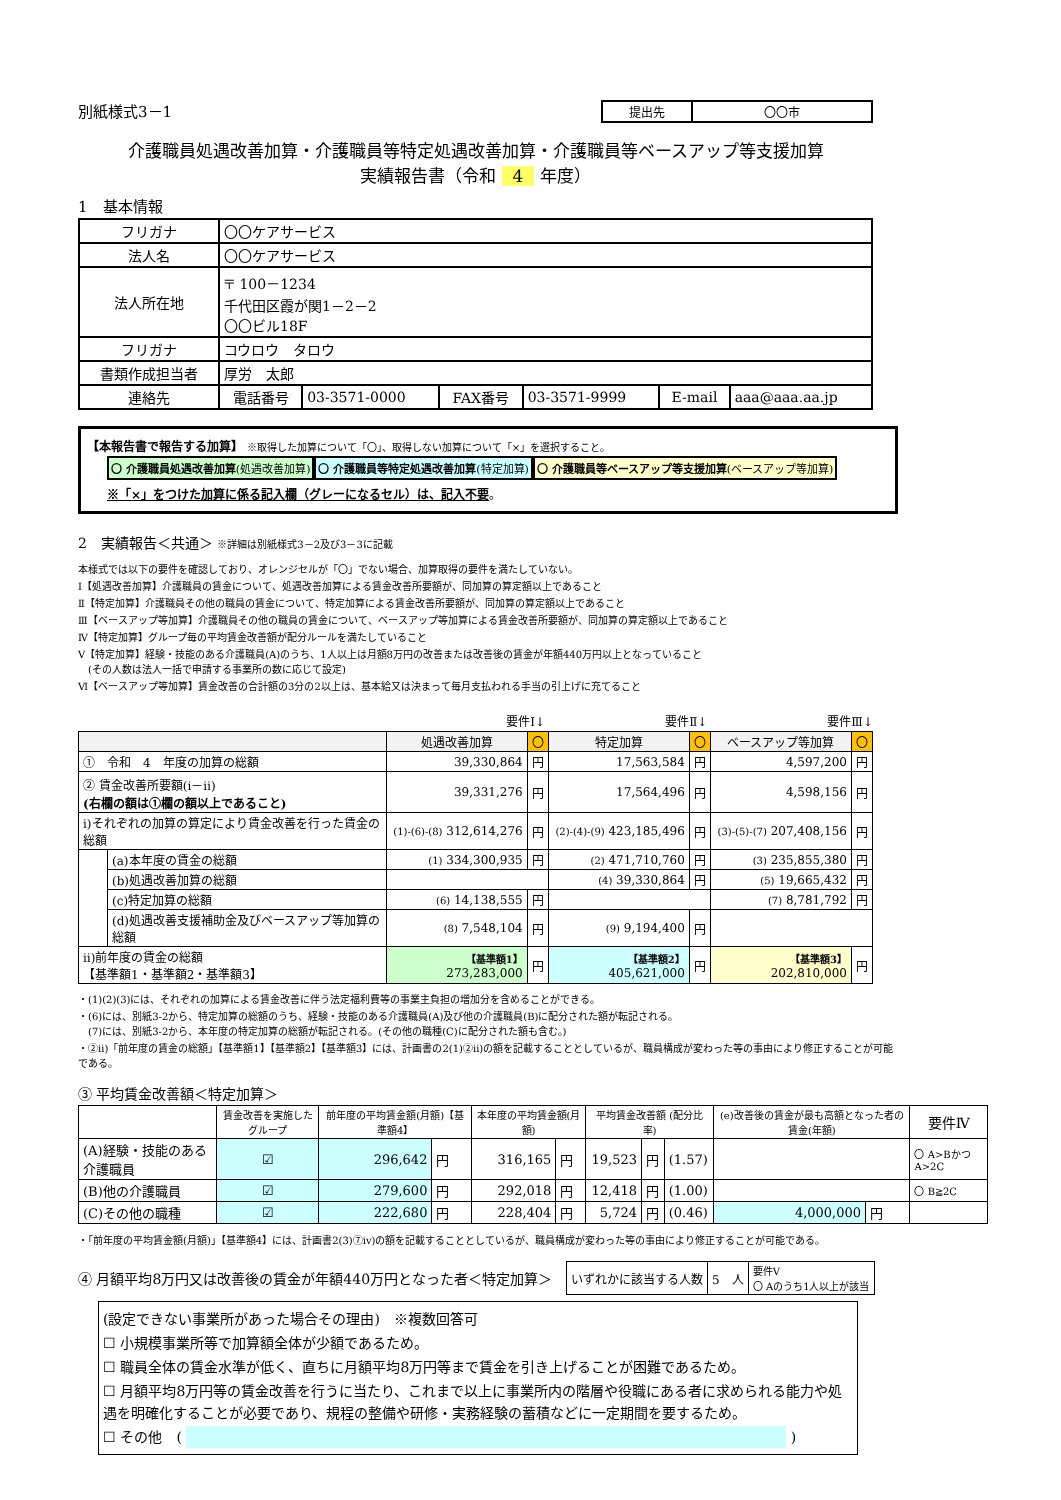別紙様式3－1
| 提出先 | 〇〇市 |
介護職員処遇改善加算・介護職員等特定処遇改善加算・介護職員等ベースアップ等支援加算
実績報告書（令和 4 年度）
1　基本情報
| フリガナ | 〇〇ケアサービス | | | | | |
| 法人名 | 〇〇ケアサービス | | | | | |
| 法人所在地 | 〒 100－1234 千代田区霞が関1－2－2 〇〇ビル18F | | | | | |
| フリガナ | コウロウ タロウ | | | | | |
| 書類作成担当者 | 厚労 太郎 | | | | | |
| 連絡先 | 電話番号 | 03-3571-0000 | FAX番号 | 03-3571-9999 | E-mail | aaa@aaa.aa.jp |
【本報告書で報告する加算】 ※取得した加算について「〇」、取得しない加算について「×」を選択すること。
〇 介護職員処遇改善加算(処遇改善加算) 〇 介護職員等特定処遇改善加算(特定加算) 〇 介護職員等ベースアップ等支援加算(ベースアップ等加算)
※「×」をつけた加算に係る記入欄（グレーになるセル）は、記入不要。
2　実績報告＜共通＞ ※詳細は別紙様式3－2及び3－3に記載
本様式では以下の要件を確認しており、オレンジセルが「〇」でない場合、加算取得の要件を満たしていない。
Ⅰ【処遇改善加算】介護職員の賃金について、処遇改善加算による賃金改善所要額が、同加算の算定額以上であること
Ⅱ【特定加算】介護職員その他の職員の賃金について、特定加算による賃金改善所要額が、同加算の算定額以上であること
Ⅲ【ベースアップ等加算】介護職員その他の職員の賃金について、ベースアップ等加算による賃金改善所要額が、同加算の算定額以上であること
Ⅳ【特定加算】グループ毎の平均賃金改善額が配分ルールを満たしていること
Ⅴ【特定加算】経験・技能のある介護職員(A)のうち、1人以上は月額8万円の改善または改善後の賃金が年額440万円以上となっていること
　(その人数は法人一括で申請する事業所の数に応じて設定)
Ⅵ【ベースアップ等加算】賃金改善の合計額の3分の2以上は、基本給又は決まって毎月支払われる手当の引上げに充てること
要件Ⅰ↓ 要件Ⅱ↓ 要件Ⅲ↓
| | | 処遇改善加算 | 〇 | 特定加算 | 〇 | ベースアップ等加算 | 〇 |
| ① 令和 4 年度の加算の総額 | | 39,330,864 | 円 | 17,563,584 | 円 | 4,597,200 | 円 |
| ② 賃金改善所要額(ⅰ－ⅱ) (右欄の額は①欄の額以上であること) | | 39,331,276 | 円 | 17,564,496 | 円 | 4,598,156 | 円 |
| ⅰ)それぞれの加算の算定により賃金改善を行った賃金の総額 | | (1)-(6)-(8) 312,614,276 | 円 | (2)-(4)-(9) 423,185,496 | 円 | (3)-(5)-(7) 207,408,156 | 円 |
| | (a)本年度の賃金の総額 | (1) 334,300,935 | 円 | (2) 471,710,760 | 円 | (3) 235,855,380 | 円 |
| | (b)処遇改善加算の総額 | | | (4) 39,330,864 | 円 | (5) 19,665,432 | 円 |
| | (c)特定加算の総額 | (6) 14,138,555 | 円 | | | (7) 8,781,792 | 円 |
| | (d)処遇改善支援補助金及びベースアップ等加算の総額 | (8) 7,548,104 | 円 | (9) 9,194,400 | 円 | | |
| ⅱ)前年度の賃金の総額 【基準額1・基準額2・基準額3】 | | 【基準額1】 273,283,000 | 円 | 【基準額2】 405,621,000 | 円 | 【基準額3】 202,810,000 | 円 |
・(1)(2)(3)には、それぞれの加算による賃金改善に伴う法定福利費等の事業主負担の増加分を含めることができる。
・(6)には、別紙3-2から、特定加算の総額のうち、経験・技能のある介護職員(A)及び他の介護職員(B)に配分された額が転記される。
　(7)には、別紙3-2から、本年度の特定加算の総額が転記される。(その他の職種(C)に配分された額も含む。)
・②ⅱ)「前年度の賃金の総額」【基準額1】【基準額2】【基準額3】には、計画書の2(1)②ⅱ)の額を記載することとしているが、職員構成が変わった等の事由により修正することが可能である。
③ 平均賃金改善額＜特定加算＞
| | 賃金改善を実施したグループ | 前年度の平均賃金額(月額)【基準額4】 | | 本年度の平均賃金額(月額) | | 平均賃金改善額 (配分比率) | | | (e)改善後の賃金が最も高額となった者の賃金(年額) | | 要件Ⅳ |
| (A)経験・技能のある介護職員 | ☑ | 296,642 | 円 | 316,165 | 円 | 19,523 | 円 | (1.57) | | | 〇 A>BかつA>2C |
| (B)他の介護職員 | ☑ | 279,600 | 円 | 292,018 | 円 | 12,418 | 円 | (1.00) | | | 〇 B≧2C |
| (C)その他の職種 | ☑ | 222,680 | 円 | 228,404 | 円 | 5,724 | 円 | (0.46) | 4,000,000 | 円 | |
・「前年度の平均賃金額(月額)」【基準額4】には、計画書2(3)⑦ⅳ)の額を記載することとしているが、職員構成が変わった等の事由により修正することが可能である。
④ 月額平均8万円又は改善後の賃金が年額440万円となった者＜特定加算＞
| いずれかに該当する人数 | 5 人 | 要件Ⅴ 〇 Aのうち1人以上が該当 |
(設定できない事業所があった場合その理由)　※複数回答可
☐ 小規模事業所等で加算額全体が少額であるため。
☐ 職員全体の賃金水準が低く、直ちに月額平均8万円等まで賃金を引き上げることが困難であるため。
☐ 月額平均8万円等の賃金改善を行うに当たり、これまで以上に事業所内の階層や役職にある者に求められる能力や処遇を明確化することが必要であり、規程の整備や研修・実務経験の蓄積などに一定期間を要するため。
☐ その他　( )